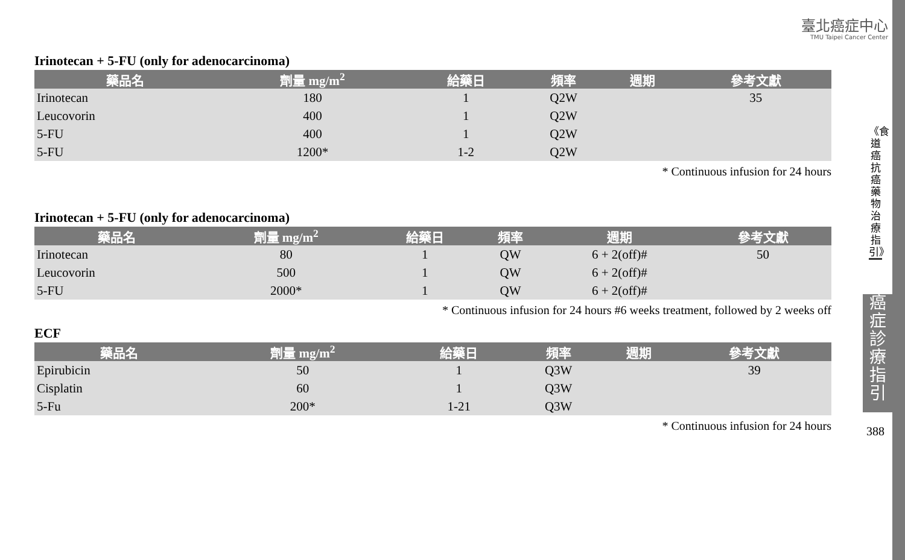臺北癌症中心
TMU Taipei Cancer Center
Irinotecan + 5-FU (only for adenocarcinoma)
| 藥品名 | 劑量 mg/m<sup>2</sup> | 給藥日 | 頻率 | 週期 | 參考文獻 |
| --- | --- | --- | --- | --- | --- |
| Irinotecan | 180 | 1 | Q2W | | 35 |
| Leucovorin | 400 | 1 | Q2W | | |
| 5-FU | 400 | 1 | Q2W | | |
| 5-FU | 1200* | 1-2 | Q2W | | |
* Continuous infusion for 24 hours
Irinotecan + 5-FU (only for adenocarcinoma)
| 藥品名 | 劑量 mg/m<sup>2</sup> | 給藥日 | 頻率 | 週期 | 參考文獻 |
| --- | --- | --- | --- | --- | --- |
| Irinotecan | 80 | 1 | QW | 6 + 2(off)# | 50 |
| Leucovorin | 500 | 1 | QW | 6 + 2(off)# | |
| 5-FU | 2000* | 1 | QW | 6 + 2(off)# | |
* Continuous infusion for 24 hours #6 weeks treatment, followed by 2 weeks off
ECF
| 藥品名 | 劑量 mg/m<sup>2</sup> | 給藥日 | 頻率 | 週期 | 參考文獻 |
| --- | --- | --- | --- | --- | --- |
| Epirubicin | 50 | 1 | Q3W | | 39 |
| Cisplatin | 60 | 1 | Q3W | | |
| 5-Fu | 200* | 1-21 | Q3W | | |
* Continuous infusion for 24 hours
《食道癌抗癌藥物治療指引》
癌症診療指引
388